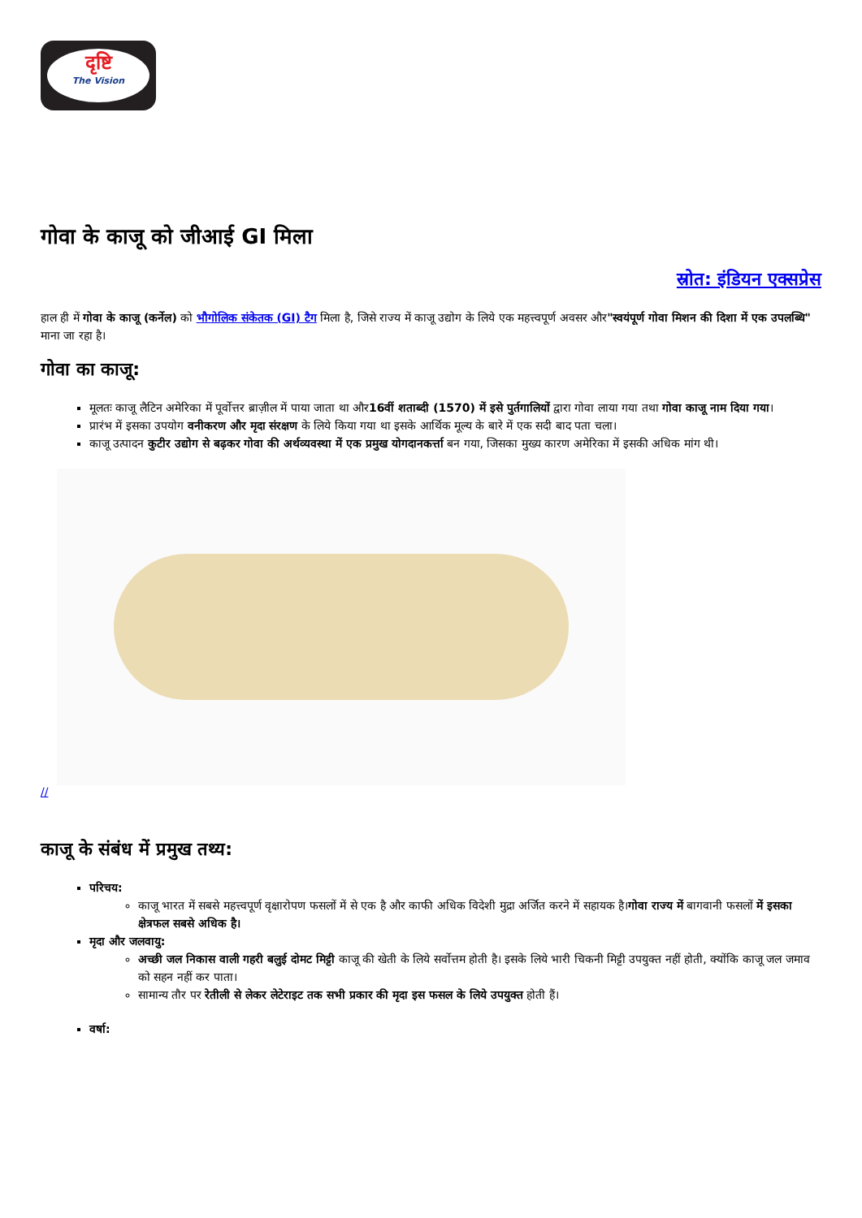दृष्टि
The Vision
गोवा के काजू को जीआई GI मिला
स्रोत: इंडियन एक्सप्रेस
हाल ही में गोवा के काजू (कर्नेल) को भौगोलिक संकेतक (GI) टैग मिला है, जिसे राज्य में काजू उद्योग के लिये एक महत्त्वपूर्ण अवसर और"स्वयंपूर्ण गोवा मिशन की दिशा में एक उपलब्धि" माना जा रहा है।
गोवा का काजू:
मूलतः काजू लैटिन अमेरिका में पूर्वोत्तर ब्राज़ील में पाया जाता था और16वीं शताब्दी (1570) में इसे पुर्तगालियों द्वारा गोवा लाया गया तथा गोवा काजू नाम दिया गया।
प्रारंभ में इसका उपयोग वनीकरण और मृदा संरक्षण के लिये किया गया था इसके आर्थिक मूल्य के बारे में एक सदी बाद पता चला।
काजू उत्पादन कुटीर उद्योग से बढ़कर गोवा की अर्थव्यवस्था में एक प्रमुख योगदानकर्त्ता बन गया, जिसका मुख्य कारण अमेरिका में इसकी अधिक मांग थी।
//
काजू के संबंध में प्रमुख तथ्य:
परिचय:
काजू भारत में सबसे महत्त्वपूर्ण वृक्षारोपण फसलों में से एक है और काफी अधिक विदेशी मुद्रा अर्जित करने में सहायक है।गोवा राज्य में बागवानी फसलों में इसका क्षेत्रफल सबसे अधिक है।
मृदा और जलवायु:
अच्छी जल निकास वाली गहरी बलुई दोमट मिट्टी काजू की खेती के लिये सर्वोत्तम होती है। इसके लिये भारी चिकनी मिट्टी उपयुक्त नहीं होती, क्योंकि काजू जल जमाव को सहन नहीं कर पाता।
सामान्य तौर पर रेतीली से लेकर लेटेराइट तक सभी प्रकार की मृदा इस फसल के लिये उपयुक्त होती हैं।
वर्षा: